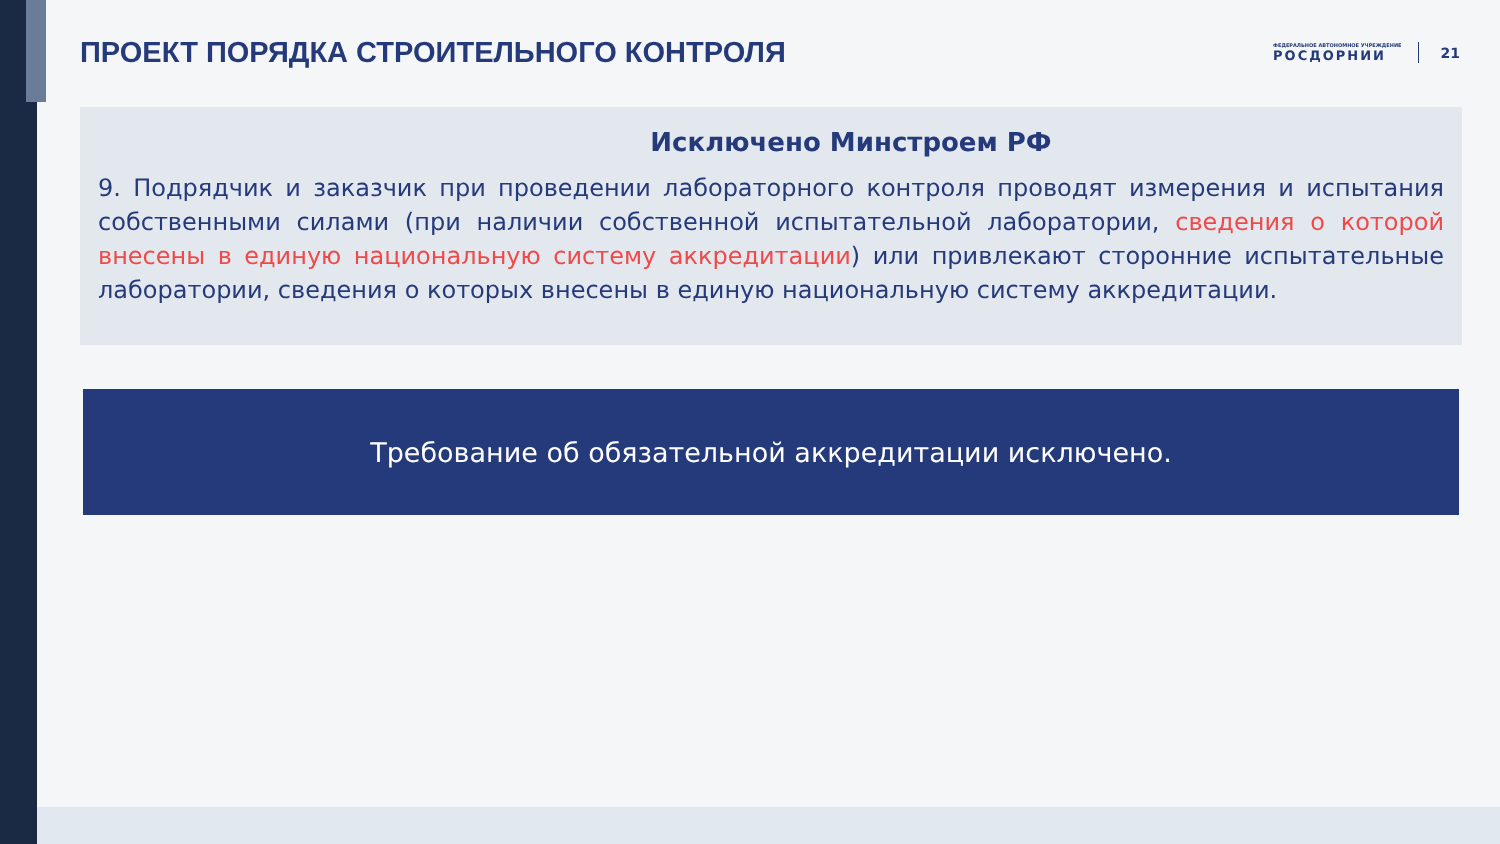ПРОЕКТ ПОРЯДКА СТРОИТЕЛЬНОГО КОНТРОЛЯ
ФЕДЕРАЛЬНОЕ АВТОНОМНОЕ УЧРЕЖДЕНИЕ
РОСДОРНИИ
21
Исключено Минстроем РФ
9. Подрядчик и заказчик при проведении лабораторного контроля проводят измерения и испытания собственными силами (при наличии собственной испытательной лаборатории, сведения о которой внесены в единую национальную систему аккредитации) или привлекают сторонние испытательные лаборатории, сведения о которых внесены в единую национальную систему аккредитации.
Требование об обязательной аккредитации исключено.